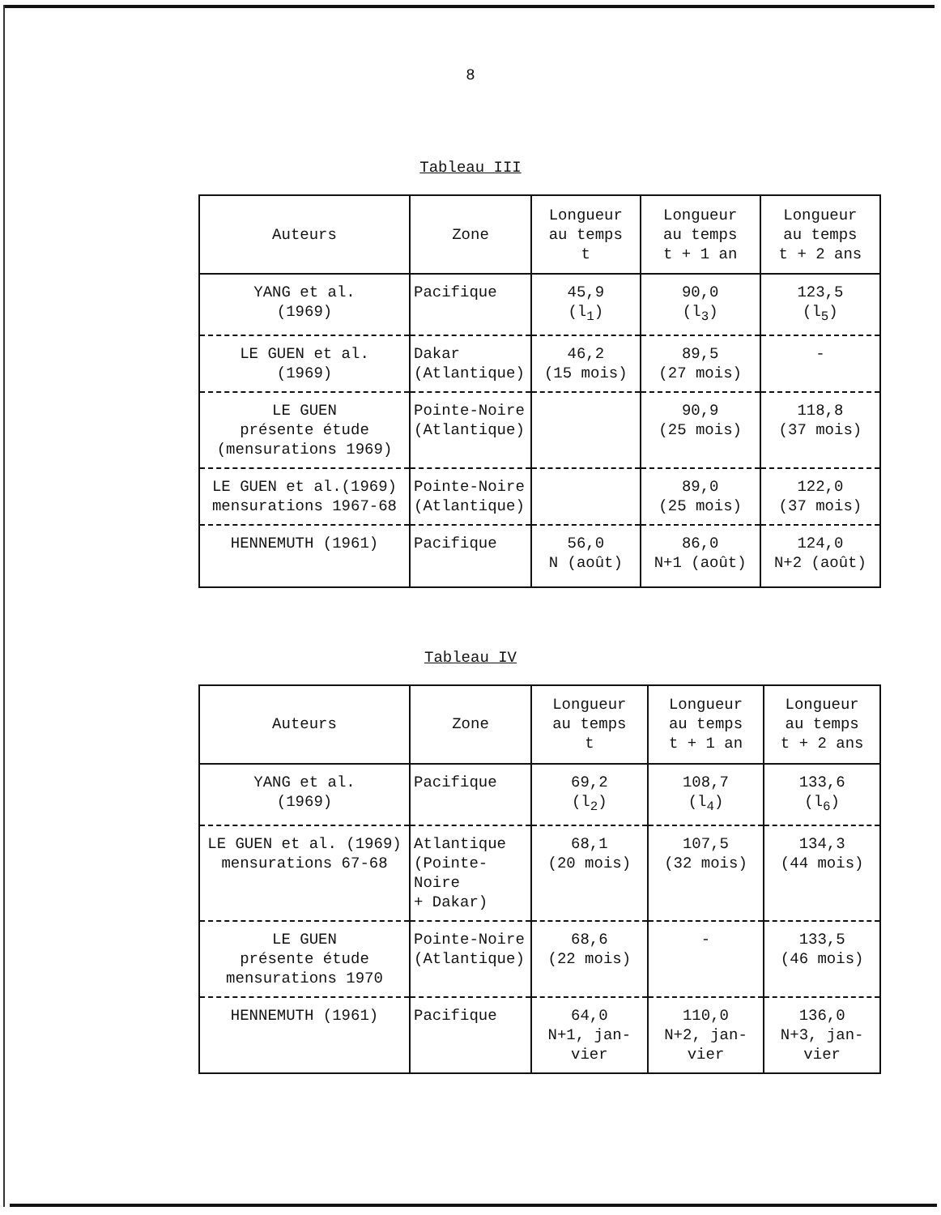8
Tableau III
| Auteurs | Zone | Longueur au temps t | Longueur au temps t + 1 an | Longueur au temps t + 2 ans |
| --- | --- | --- | --- | --- |
| YANG et al. (1969) | Pacifique | 45,9 (l<sub>1</sub>) | 90,0 (l<sub>3</sub>) | 123,5 (l<sub>5</sub>) |
| LE GUEN et al. (1969) | Dakar (Atlantique) | 46,2 (15 mois) | 89,5 (27 mois) | - |
| LE GUEN présente étude (mensurations 1969) | Pointe-Noire (Atlantique) | | 90,9 (25 mois) | 118,8 (37 mois) |
| LE GUEN et al.(1969) mensurations 1967-68 | Pointe-Noire (Atlantique) | | 89,0 (25 mois) | 122,0 (37 mois) |
| HENNEMUTH (1961) | Pacifique | 56,0 N (août) | 86,0 N+1 (août) | 124,0 N+2 (août) |
Tableau IV
| Auteurs | Zone | Longueur au temps t | Longueur au temps t + 1 an | Longueur au temps t + 2 ans |
| --- | --- | --- | --- | --- |
| YANG et al. (1969) | Pacifique | 69,2 (l<sub>2</sub>) | 108,7 (l<sub>4</sub>) | 133,6 (l<sub>6</sub>) |
| LE GUEN et al. (1969) mensurations 67-68 | Atlantique (Pointe-Noire + Dakar) | 68,1 (20 mois) | 107,5 (32 mois) | 134,3 (44 mois) |
| LE GUEN présente étude mensurations 1970 | Pointe-Noire (Atlantique) | 68,6 (22 mois) | - | 133,5 (46 mois) |
| HENNEMUTH (1961) | Pacifique | 64,0 N+1, jan- vier | 110,0 N+2, jan- vier | 136,0 N+3, jan- vier |